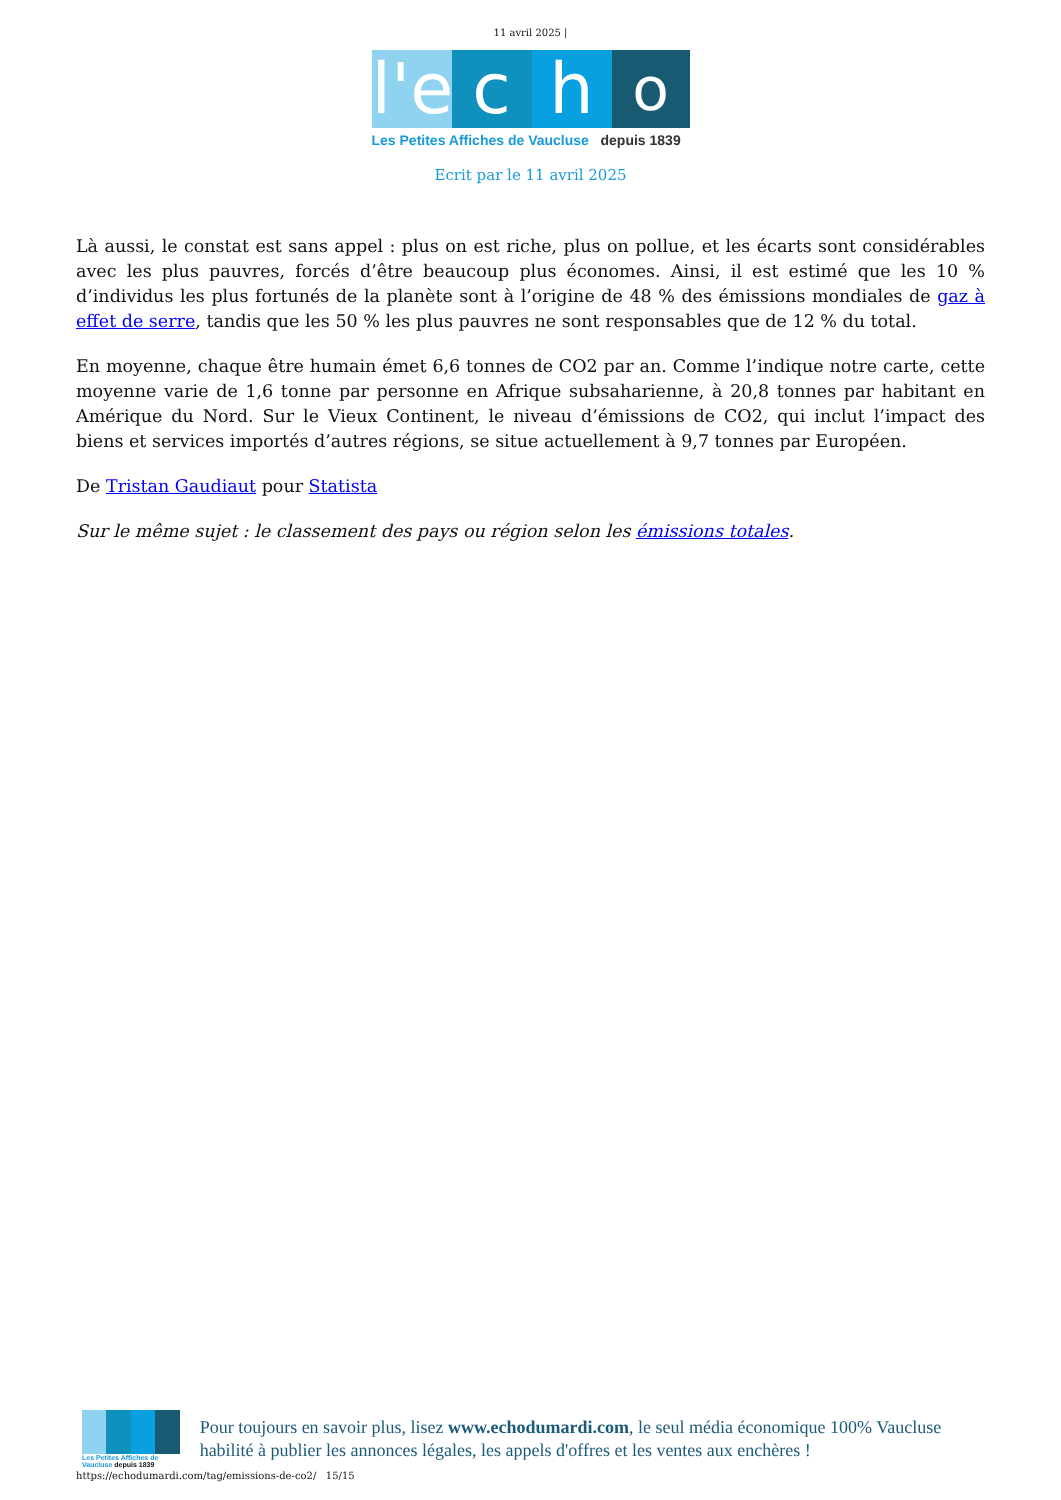11 avril 2025 |
l'e
c
h
o
Les Petites Affiches de Vaucluse depuis 1839
Ecrit par le 11 avril 2025
Là aussi, le constat est sans appel : plus on est riche, plus on pollue, et les écarts sont considérables avec les plus pauvres, forcés d’être beaucoup plus économes. Ainsi, il est estimé que les 10 % d’individus les plus fortunés de la planète sont à l’origine de 48 % des émissions mondiales de gaz à effet de serre, tandis que les 50 % les plus pauvres ne sont responsables que de 12 % du total.
En moyenne, chaque être humain émet 6,6 tonnes de CO2 par an. Comme l’indique notre carte, cette moyenne varie de 1,6 tonne par personne en Afrique subsaharienne, à 20,8 tonnes par habitant en Amérique du Nord. Sur le Vieux Continent, le niveau d’émissions de CO2, qui inclut l’impact des biens et services importés d’autres régions, se situe actuellement à 9,7 tonnes par Européen.
De Tristan Gaudiaut pour Statista
Sur le même sujet : le classement des pays ou région selon les émissions totales.
Les Petites Affiches de Vaucluse depuis 1839
Pour toujours en savoir plus, lisez www.echodumardi.com, le seul média économique 100% Vaucluse habilité à publier les annonces légales, les appels d'offres et les ventes aux enchères !
https://echodumardi.com/tag/emissions-de-co2/ 15/15